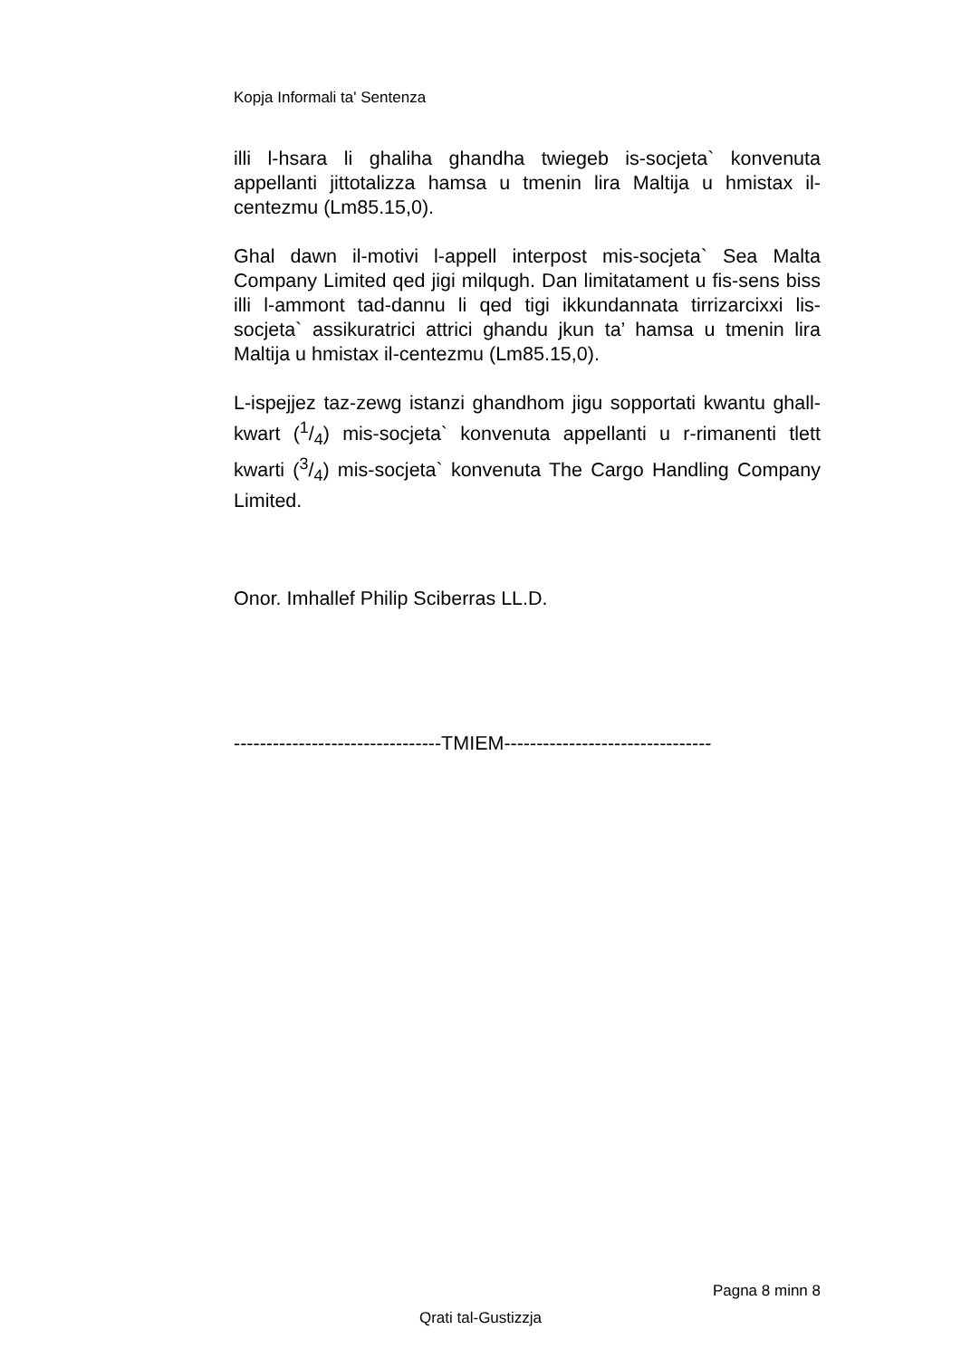Kopja Informali ta' Sentenza
illi l-hsara li ghaliha ghandha twiegeb is-socjeta` konvenuta appellanti jittotalizza hamsa u tmenin lira Maltija u hmistax il-centezmu (Lm85.15,0).
Ghal dawn il-motivi l-appell interpost mis-socjeta` Sea Malta Company Limited qed jigi milqugh. Dan limitatament u fis-sens biss illi l-ammont tad-dannu li qed tigi ikkundannata tirrizarcixxi lis-socjeta` assikuratrici attrici ghandu jkun ta’ hamsa u tmenin lira Maltija u hmistax il-centezmu (Lm85.15,0).
L-ispejjez taz-zewg istanzi ghandhom jigu sopportati kwantu ghall-kwart (1/4) mis-socjeta` konvenuta appellanti u r-rimanenti tlett kwarti (3/4) mis-socjeta` konvenuta The Cargo Handling Company Limited.
Onor. Imhallef Philip Sciberras LL.D.
--------------------------------TMIEM--------------------------------
Pagna 8 minn 8
Qrati tal-Gustizzja